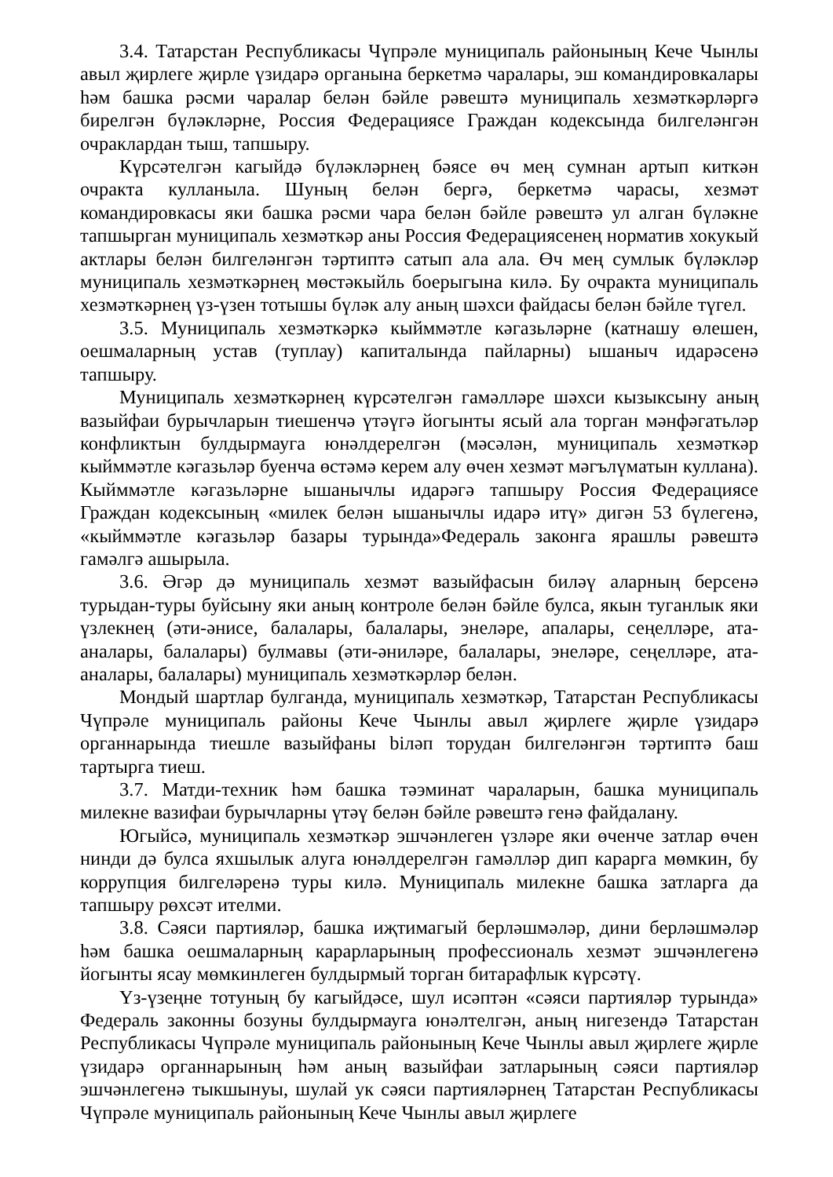3.4. Татарстан Республикасы Чүпрәле муниципаль районының Кече Чынлы авыл җирлеге җирле үзидарә органына беркетмә чаралары, эш командировкалары һәм башка рәсми чаралар белән бәйле рәвештә муниципаль хезмәткәрләргә бирелгән бүләкләрне, Россия Федерациясе Граждан кодексында билгеләнгән очраклардан тыш, тапшыру.
Күрсәтелгән кагыйдә бүләкләрнең бәясе өч мең сумнан артып киткән очракта кулланыла. Шуның белән бергә, беркетмә чарасы, хезмәт командировкасы яки башка рәсми чара белән бәйле рәвештә ул алган бүләкне тапшырган муниципаль хезмәткәр аны Россия Федерациясенең норматив хокукый актлары белән билгеләнгән тәртиптә сатып ала ала. Өч мең сумлык бүләкләр муниципаль хезмәткәрнең мөстәкыйль боерыгына килә. Бу очракта муниципаль хезмәткәрнең үз-үзен тотышы бүләк алу аның шәхси файдасы белән бәйле түгел.
3.5. Муниципаль хезмәткәркә кыйммәтле кәгазьләрне (катнашу өлешен, оешмаларның устав (туплау) капиталында пайларны) ышаныч идарәсенә тапшыру.
Муниципаль хезмәткәрнең күрсәтелгән гамәлләре шәхси кызыксыну аның вазыйфаи бурычларын тиешенчә үтәүгә йогынты ясый ала торган мәнфәгатьләр конфликтын булдырмауга юнәлдерелгән (мәсәлән, муниципаль хезмәткәр кыйммәтле кәгазьләр буенча өстәмә керем алу өчен хезмәт мәгълүматын куллана). Кыйммәтле кәгазьләрне ышанычлы идарәгә тапшыру Россия Федерациясе Граждан кодексының «милек белән ышанычлы идарә итү» дигән 53 бүлегенә, «кыйммәтле кәгазьләр базары турында»Федераль законга ярашлы рәвештә гамәлгә ашырыла.
3.6. Әгәр дә муниципаль хезмәт вазыйфасын биләү аларның берсенә турыдан-туры буйсыну яки аның контроле белән бәйле булса, якын туганлык яки үзлекнең (әти-әнисе, балалары, балалары, энеләре, апалары, сеңелләре, ата-аналары, балалары) булмавы (әти-әниләре, балалары, энеләре, сеңелләре, ата-аналары, балалары) муниципаль хезмәткәрләр белән.
Мондый шартлар булганда, муниципаль хезмәткәр, Татарстан Республикасы Чүпрәле муниципаль районы Кече Чынлы авыл җирлеге җирле үзидарә органнарында тиешле вазыйфаны biләп торудан билгеләнгән тәртиптә баш тартырга тиеш.
3.7. Матди-техник һәм башка тәэминат чараларын, башка муниципаль милекне вазифаи бурычларны үтәү белән бәйле рәвештә генә файдалану.
Югыйсә, муниципаль хезмәткәр эшчәнлеген үзләре яки өченче затлар өчен нинди дә булса яхшылык алуга юнәлдерелгән гамәлләр дип карарга мөмкин, бу коррупция билгеләренә туры килә. Муниципаль милекне башка затларга да тапшыру рөхсәт ителми.
3.8. Сәяси партияләр, башка иҗтимагый берләшмәләр, дини берләшмәләр һәм башка оешмаларның карарларының профессиональ хезмәт эшчәнлегенә йогынты ясау мөмкинлеген булдырмый торган битарафлык күрсәтү.
Үз-үзеңне тотуның бу кагыйдәсе, шул исәптән «сәяси партияләр турында» Федераль законны бозуны булдырмауга юнәлтелгән, аның нигезендә Татарстан Республикасы Чүпрәле муниципаль районының Кече Чынлы авыл җирлеге җирле үзидарә органнарының һәм аның вазыйфаи затларының сәяси партияләр эшчәнлегенә тыкшынуы, шулай ук сәяси партияләрнең Татарстан Республикасы Чүпрәле муниципаль районының Кече Чынлы авыл җирлеге